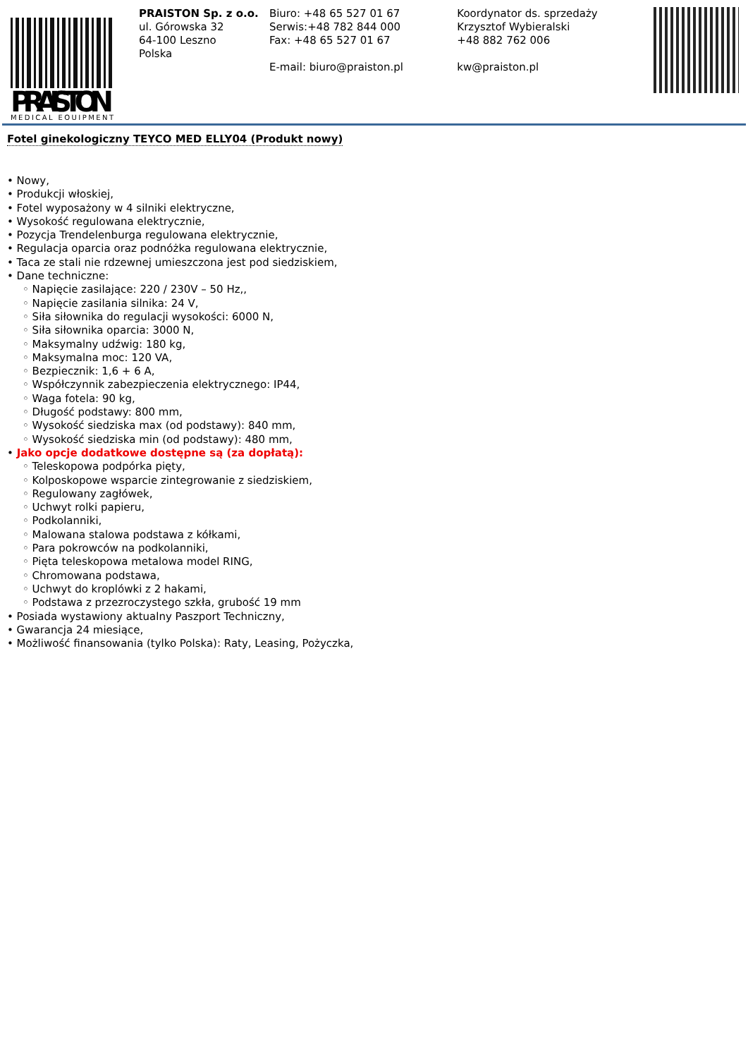PRAISTON
MEDICAL EQUIPMENT
PRAISTON Sp. z o.o.
ul. Górowska 32
64-100 Leszno
Polska
Biuro: +48 65 527 01 67
Serwis:+48 782 844 000
Fax: +48 65 527 01 67
E-mail: biuro@praiston.pl
Koordynator ds. sprzedaży
Krzysztof Wybieralski
+48 882 762 006
kw@praiston.pl
Fotel ginekologiczny TEYCO MED ELLY04 (Produkt nowy)
• Nowy,
• Produkcji włoskiej,
• Fotel wyposażony w 4 silniki elektryczne,
• Wysokość regulowana elektrycznie,
• Pozycja Trendelenburga regulowana elektrycznie,
• Regulacja oparcia oraz podnóżka regulowana elektrycznie,
• Taca ze stali nie rdzewnej umieszczona jest pod siedziskiem,
• Dane techniczne:
◦ Napięcie zasilające: 220 / 230V – 50 Hz,,
◦ Napięcie zasilania silnika: 24 V,
◦ Siła siłownika do regulacji wysokości: 6000 N,
◦ Siła siłownika oparcia: 3000 N,
◦ Maksymalny udźwig: 180 kg,
◦ Maksymalna moc: 120 VA,
◦ Bezpiecznik: 1,6 + 6 A,
◦ Współczynnik zabezpieczenia elektrycznego: IP44,
◦ Waga fotela: 90 kg,
◦ Długość podstawy: 800 mm,
◦ Wysokość siedziska max (od podstawy): 840 mm,
◦ Wysokość siedziska min (od podstawy): 480 mm,
• Jako opcje dodatkowe dostępne są (za dopłatą):
◦ Teleskopowa podpórka pięty,
◦ Kolposkopowe wsparcie zintegrowanie z siedziskiem,
◦ Regulowany zagłówek,
◦ Uchwyt rolki papieru,
◦ Podkolanniki,
◦ Malowana stalowa podstawa z kółkami,
◦ Para pokrowców na podkolanniki,
◦ Pięta teleskopowa metalowa model RING,
◦ Chromowana podstawa,
◦ Uchwyt do kroplówki z 2 hakami,
◦ Podstawa z przezroczystego szkła, grubość 19 mm
• Posiada wystawiony aktualny Paszport Techniczny,
• Gwarancja 24 miesiące,
• Możliwość finansowania (tylko Polska): Raty, Leasing, Pożyczka,